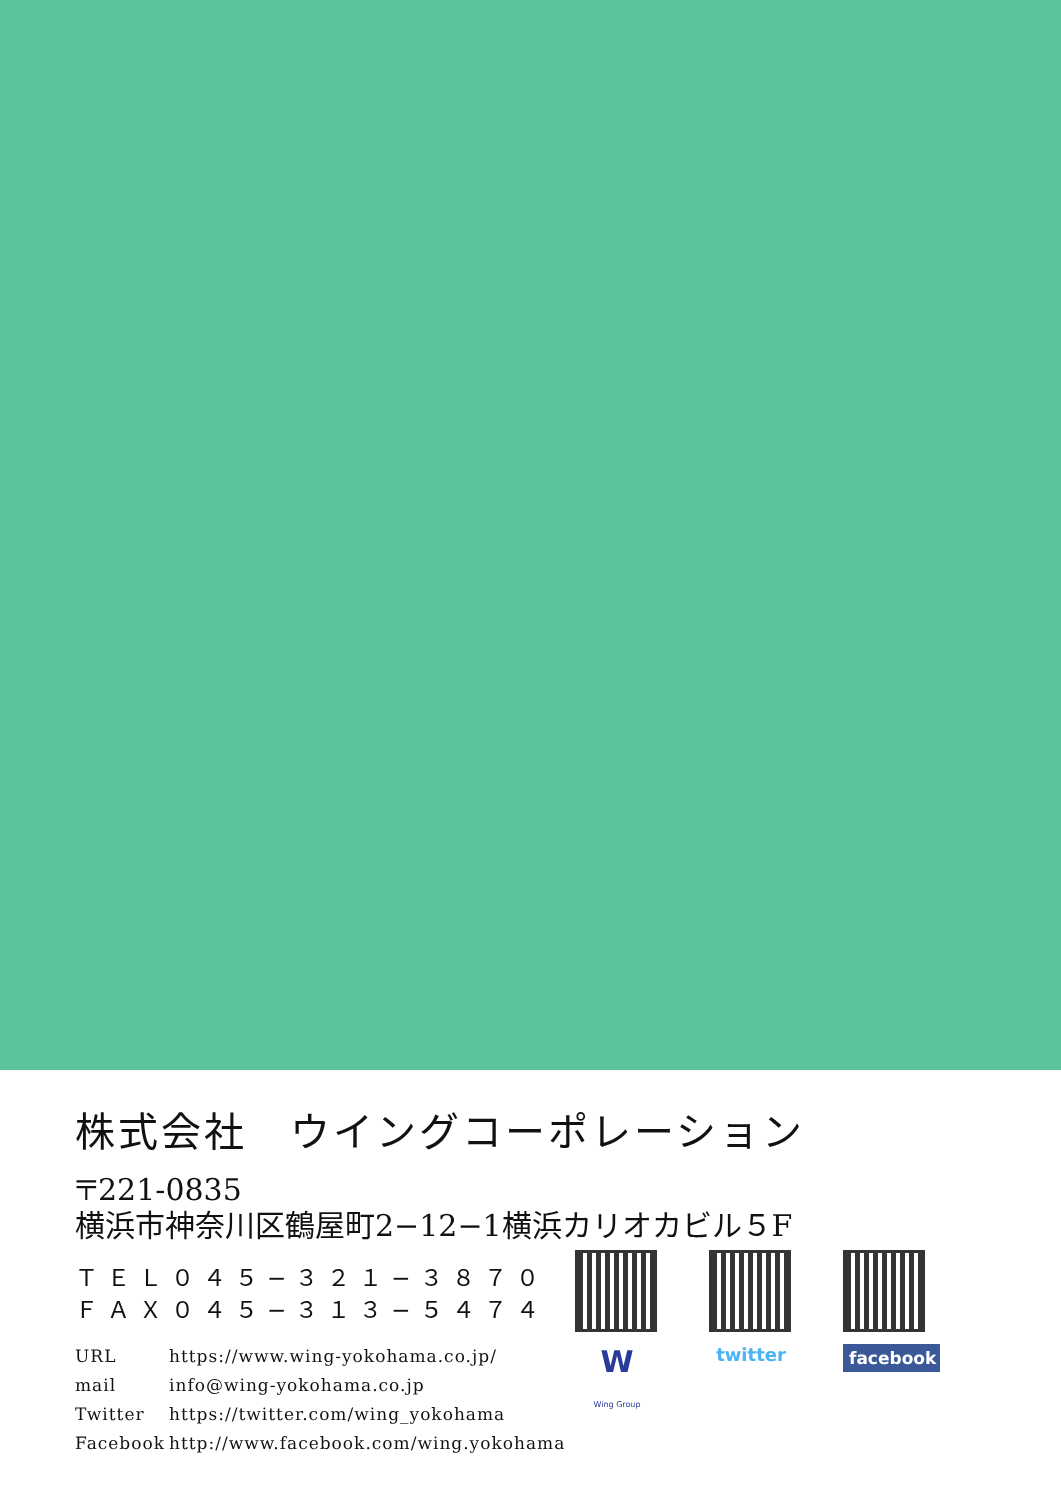株式会社　ウイングコーポレーション
〒221-0835
横浜市神奈川区鶴屋町2−12−1横浜カリオカビル５F
ＴＥＬ０４５−３２１−３８７０
ＦＡＸ０４５−３１３−５４７４
URL https://www.wing-yokohama.co.jp/
mail info@wing-yokohama.co.jp
Twitter https://twitter.com/wing_yokohama
Facebook http://www.facebook.com/wing.yokohama
W
Wing Group
twitter
facebook